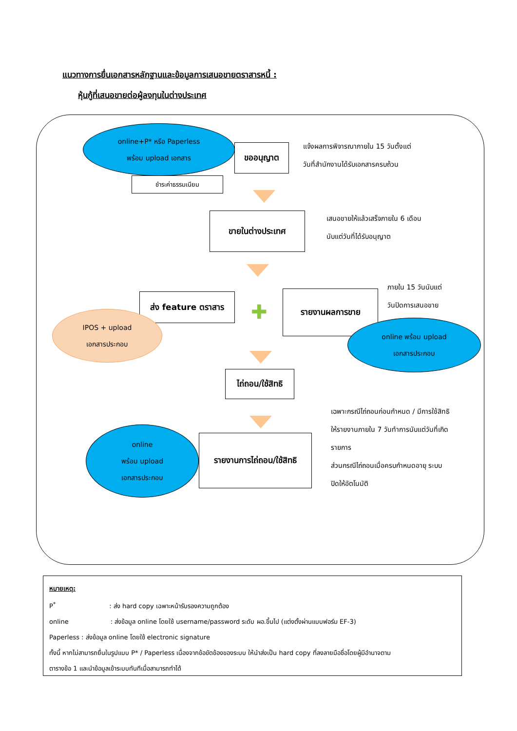แนวทางการยื่นเอกสารหลักฐานและข้อมูลการเสนอขายตราสารหนี้ :
หุ้นกู้ที่เสนอขายต่อผู้ลงทุนในต่างประเทศ
online+P* หรือ Paperless
พร้อม upload เอกสาร
ขออนุญาต
แจ้งผลการพิจารณาภายใน 15 วันตั้งแต่
วันที่สำนักงานได้รับเอกสารครบถ้วน
ชำระค่าธรรมเนียม
ขายในต่างประเทศ
เสนอขายให้แล้วเสร็จภายใน 6 เดือน
นับแต่วันที่ได้รับอนุญาต
ส่ง feature ตราสาร
✚
รายงานผลการขาย
ภายใน 15 วันนับแต่
วันปิดการเสนอขาย
IPOS + upload
เอกสารประกอบ
online พร้อม upload
เอกสารประกอบ
ไถ่ถอน/ใช้สิทธิ
เฉพาะกรณีไถ่ถอนก่อนกำหนด / มีการใช้สิทธิ
ให้รายงานภายใน 7 วันทำการนับแต่วันที่เกิด
รายการ
ส่วนกรณีไถ่ถอนเมื่อครบกำหนดอายุ ระบบ
ปิดให้อัตโนมัติ
online
พร้อม upload
เอกสารประกอบ
รายงานการไถ่ถอน/ใช้สิทธิ
หมายเหตุ:
P<sup>*</sup>: ส่ง hard copy เฉพาะหน้ารับรองความถูกต้อง
online: ส่งข้อมูล online โดยใช้ username/password ระดับ ผอ.ขึ้นไป (แต่งตั้งผ่านแบบฟอร์ม EF-3)
Paperless : ส่งข้อมูล online โดยใช้ electronic signature
ทั้งนี้ หากไม่สามารถยื่นในรูปแบบ P* / Paperless เนื่องจากข้อขัดข้องของระบบ ให้นำส่งเป็น hard copy ที่ลงลายมือชื่อโดยผู้มีอำนาจตาม
ตารางข้อ 1 และนำข้อมูลเข้าระบบทันทีเมื่อสามารถทำได้